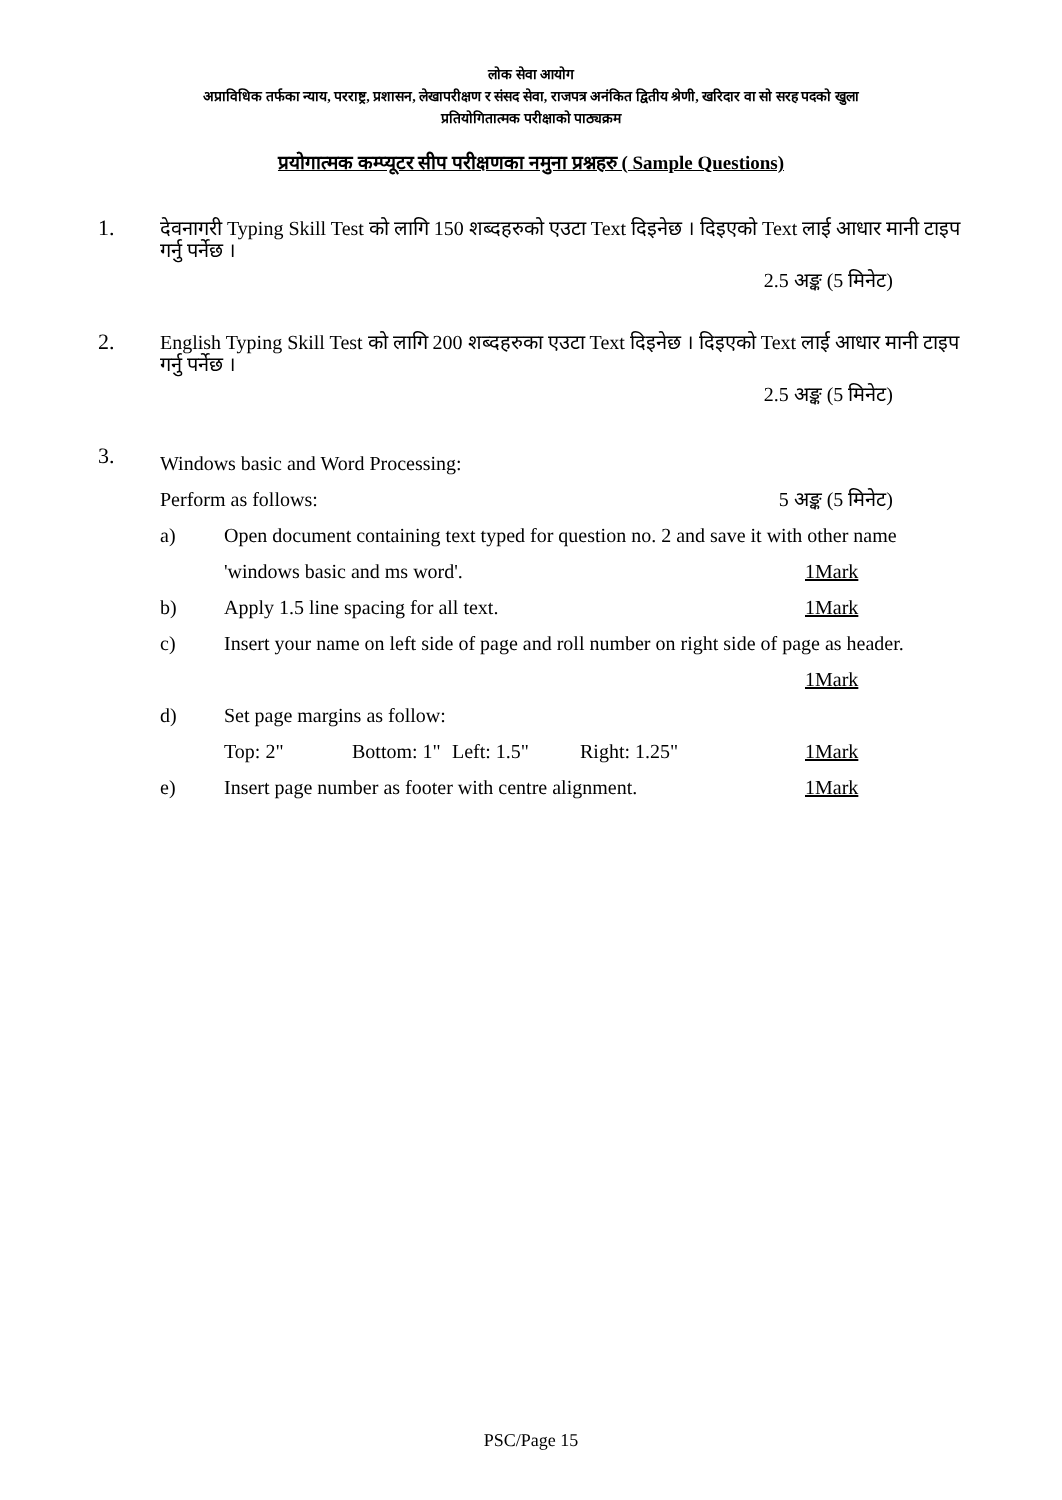लोक सेवा आयोग
अप्राविधिक तर्फका न्याय, परराष्ट्र, प्रशासन, लेखापरीक्षण र संसद सेवा, राजपत्र अनंकित द्वितीय श्रेणी, खरिदार वा सो सरह पदको खुला
प्रतियोगितात्मक परीक्षाको पाठ्यक्रम
प्रयोगात्मक कम्प्यूटर सीप परीक्षणका नमुना प्रश्नहरु ( Sample Questions)
1. देवनागरी Typing Skill Test को लागि 150 शब्दहरुको एउटा Text दिइनेछ । दिइएको Text लाई आधार मानी टाइप गर्नु पर्नेछ ।
2.5 अङ्क (5 मिनेट)
2. English Typing Skill Test को लागि 200 शब्दहरुका एउटा Text दिइनेछ । दिइएको Text लाई आधार मानी टाइप गर्नु पर्नेछ ।
2.5 अङ्क (5 मिनेट)
3.
Windows basic and Word Processing:
Perform as follows: 5 अङ्क (5 मिनेट)
a) Open document containing text typed for question no. 2 and save it with other name
'windows basic and ms word'. 1Mark
b) Apply 1.5 line spacing for all text. 1Mark
c) Insert your name on left side of page and roll number on right side of page as header.
1Mark
d) Set page margins as follow:
Top: 2" Bottom: 1" Left: 1.5" Right: 1.25" 1Mark
e) Insert page number as footer with centre alignment. 1Mark
PSC/Page 15